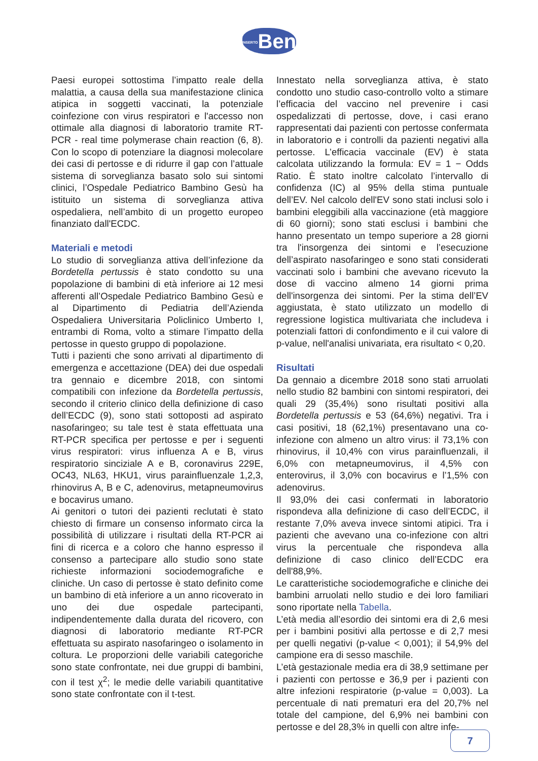INSERTOBen
Paesi europei sottostima l’impatto reale della malattia, a causa della sua manifestazione clinica atipica in soggetti vaccinati, la potenziale coinfezione con virus respiratori e l'accesso non ottimale alla diagnosi di laboratorio tramite RT-PCR - real time polymerase chain reaction (6, 8). Con lo scopo di potenziare la diagnosi molecolare dei casi di pertosse e di ridurre il gap con l’attuale sistema di sorveglianza basato solo sui sintomi clinici, l’Ospedale Pediatrico Bambino Gesù ha istituito un sistema di sorveglianza attiva ospedaliera, nell’ambito di un progetto europeo finanziato dall'ECDC.
Materiali e metodi
Lo studio di sorveglianza attiva dell’infezione da Bordetella pertussis è stato condotto su una popolazione di bambini di età inferiore ai 12 mesi afferenti all’Ospedale Pediatrico Bambino Gesù e al Dipartimento di Pediatria dell’Azienda Ospedaliera Universitaria Policlinico Umberto I, entrambi di Roma, volto a stimare l’impatto della pertosse in questo gruppo di popolazione.
Tutti i pazienti che sono arrivati al dipartimento di emergenza e accettazione (DEA) dei due ospedali tra gennaio e dicembre 2018, con sintomi compatibili con infezione da Bordetella pertussis, secondo il criterio clinico della definizione di caso dell’ECDC (9), sono stati sottoposti ad aspirato nasofaringeo; su tale test è stata effettuata una RT-PCR specifica per pertosse e per i seguenti virus respiratori: virus influenza A e B, virus respiratorio sinciziale A e B, coronavirus 229E, OC43, NL63, HKU1, virus parainfluenzale 1,2,3, rhinovirus A, B e C, adenovirus, metapneumovirus e bocavirus umano.
Ai genitori o tutori dei pazienti reclutati è stato chiesto di firmare un consenso informato circa la possibilità di utilizzare i risultati della RT-PCR ai fini di ricerca e a coloro che hanno espresso il consenso a partecipare allo studio sono state richieste informazioni sociodemografiche e cliniche. Un caso di pertosse è stato definito come un bambino di età inferiore a un anno ricoverato in uno dei due ospedale partecipanti, indipendentemente dalla durata del ricovero, con diagnosi di laboratorio mediante RT-PCR effettuata su aspirato nasofaringeo o isolamento in coltura. Le proporzioni delle variabili categoriche sono state confrontate, nei due gruppi di bambini, con il test χ<sup>2</sup>; le medie delle variabili quantitative sono state confrontate con il t-test.
Innestato nella sorveglianza attiva, è stato condotto uno studio caso-controllo volto a stimare l’efficacia del vaccino nel prevenire i casi ospedalizzati di pertosse, dove, i casi erano rappresentati dai pazienti con pertosse confermata in laboratorio e i controlli da pazienti negativi alla pertosse. L’efficacia vaccinale (EV) è stata calcolata utilizzando la formula: EV = 1 − Odds Ratio. È stato inoltre calcolato l’intervallo di confidenza (IC) al 95% della stima puntuale dell’EV. Nel calcolo dell'EV sono stati inclusi solo i bambini eleggibili alla vaccinazione (età maggiore di 60 giorni); sono stati esclusi i bambini che hanno presentato un tempo superiore a 28 giorni tra l'insorgenza dei sintomi e l’esecuzione dell’aspirato nasofaringeo e sono stati considerati vaccinati solo i bambini che avevano ricevuto la dose di vaccino almeno 14 giorni prima dell'insorgenza dei sintomi. Per la stima dell’EV aggiustata, è stato utilizzato un modello di regressione logistica multivariata che includeva i potenziali fattori di confondimento e il cui valore di p-value, nell'analisi univariata, era risultato < 0,20.
Risultati
Da gennaio a dicembre 2018 sono stati arruolati nello studio 82 bambini con sintomi respiratori, dei quali 29 (35,4%) sono risultati positivi alla Bordetella pertussis e 53 (64,6%) negativi. Tra i casi positivi, 18 (62,1%) presentavano una co-infezione con almeno un altro virus: il 73,1% con rhinovirus, il 10,4% con virus parainfluenzali, il 6,0% con metapneumovirus, il 4,5% con enterovirus, il 3,0% con bocavirus e l’1,5% con adenovirus.
Il 93,0% dei casi confermati in laboratorio rispondeva alla definizione di caso dell’ECDC, il restante 7,0% aveva invece sintomi atipici. Tra i pazienti che avevano una co-infezione con altri virus la percentuale che rispondeva alla definizione di caso clinico dell’ECDC era dell'88,9%.
Le caratteristiche sociodemografiche e cliniche dei bambini arruolati nello studio e dei loro familiari sono riportate nella Tabella.
L’età media all’esordio dei sintomi era di 2,6 mesi per i bambini positivi alla pertosse e di 2,7 mesi per quelli negativi (p-value < 0,001); il 54,9% del campione era di sesso maschile.
L’età gestazionale media era di 38,9 settimane per i pazienti con pertosse e 36,9 per i pazienti con altre infezioni respiratorie (p-value = 0,003). La percentuale di nati prematuri era del 20,7% nel totale del campione, del 6,9% nei bambini con pertosse e del 28,3% in quelli con altre infe-
7